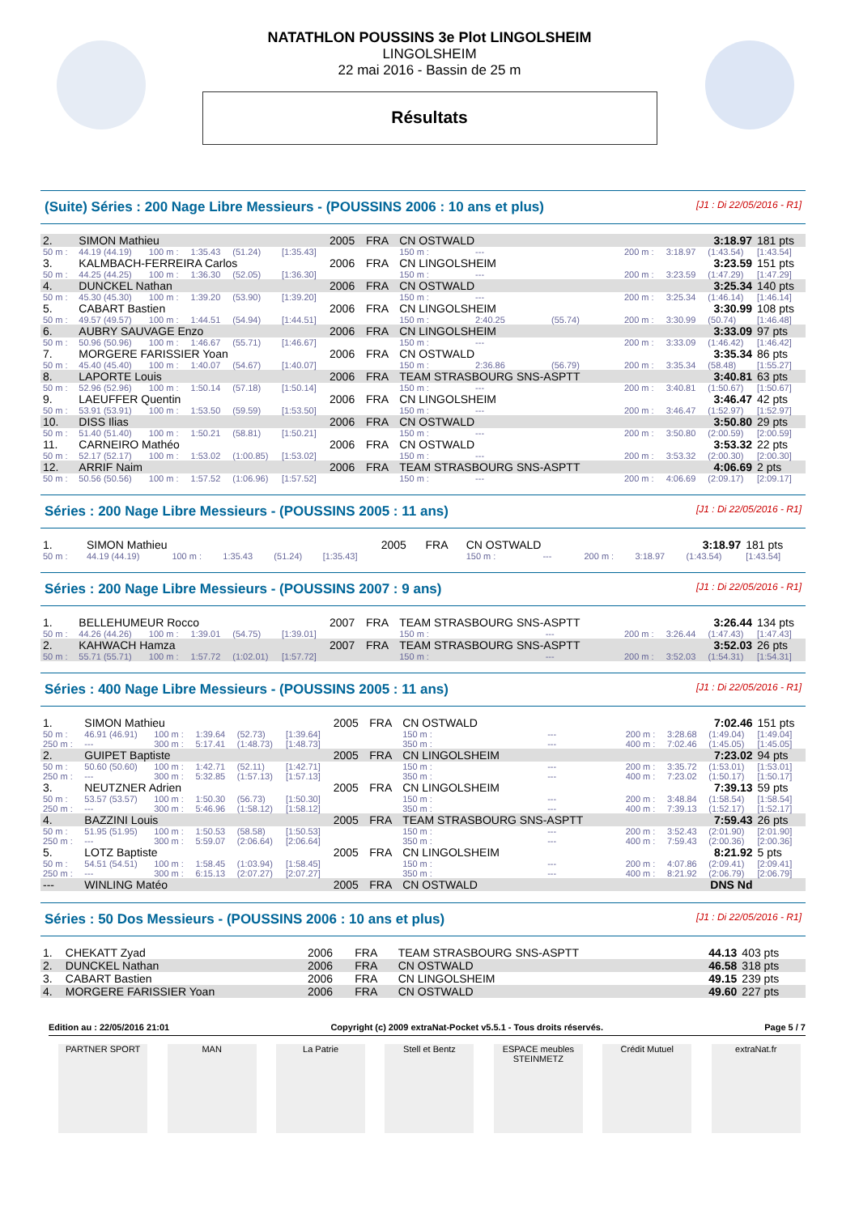NATATHLON POUSSINS 3e Plot LINGOLSHEIM
LINGOLSHEIM
22 mai 2016 - Bassin de 25 m
Résultats
(Suite) Séries : 200 Nage Libre Messieurs - (POUSSINS 2006 : 10 ans et plus) [J1 : Di 22/05/2016 - R1]
| 2. | SIMON Mathieu | | | | | 2005 | FRA | CN OSTWALD | | | 3:18.97 | | | 181 pts |
| 50 m : | 44.19 (44.19) | 100 m : | 1:35.43 | (51.24) | [1:35.43] | | | 150 m : | --- | | 200 m : | 3:18.97 | (1:43.54) | [1:43.54] |
| 3. | KALMBACH-FERREIRA Carlos | | | | | 2006 | FRA | CN LINGOLSHEIM | | | 3:23.59 | | | 151 pts |
| 50 m : | 44.25 (44.25) | 100 m : | 1:36.30 | (52.05) | [1:36.30] | | | 150 m : | --- | | 200 m : | 3:23.59 | (1:47.29) | [1:47.29] |
| 4. | DUNCKEL Nathan | | | | | 2006 | FRA | CN OSTWALD | | | 3:25.34 | | | 140 pts |
| 50 m : | 45.30 (45.30) | 100 m : | 1:39.20 | (53.90) | [1:39.20] | | | 150 m : | --- | | 200 m : | 3:25.34 | (1:46.14) | [1:46.14] |
| 5. | CABART Bastien | | | | | 2006 | FRA | CN LINGOLSHEIM | | | 3:30.99 | | | 108 pts |
| 50 m : | 49.57 (49.57) | 100 m : | 1:44.51 | (54.94) | [1:44.51] | | | 150 m : | 2:40.25 | (55.74) | 200 m : | 3:30.99 | (50.74) | [1:46.48] |
| 6. | AUBRY SAUVAGE Enzo | | | | | 2006 | FRA | CN LINGOLSHEIM | | | 3:33.09 | | | 97 pts |
| 50 m : | 50.96 (50.96) | 100 m : | 1:46.67 | (55.71) | [1:46.67] | | | 150 m : | --- | | 200 m : | 3:33.09 | (1:46.42) | [1:46.42] |
| 7. | MORGERE FARISSIER Yoan | | | | | 2006 | FRA | CN OSTWALD | | | 3:35.34 | | | 86 pts |
| 50 m : | 45.40 (45.40) | 100 m : | 1:40.07 | (54.67) | [1:40.07] | | | 150 m : | 2:36.86 | (56.79) | 200 m : | 3:35.34 | (58.48) | [1:55.27] |
| 8. | LAPORTE Louis | | | | | 2006 | FRA | TEAM STRASBOURG SNS-ASPTT | | | 3:40.81 | | | 63 pts |
| 50 m : | 52.96 (52.96) | 100 m : | 1:50.14 | (57.18) | [1:50.14] | | | 150 m : | --- | | 200 m : | 3:40.81 | (1:50.67) | [1:50.67] |
| 9. | LAEUFFER Quentin | | | | | 2006 | FRA | CN LINGOLSHEIM | | | 3:46.47 | | | 42 pts |
| 50 m : | 53.91 (53.91) | 100 m : | 1:53.50 | (59.59) | [1:53.50] | | | 150 m : | --- | | 200 m : | 3:46.47 | (1:52.97) | [1:52.97] |
| 10. | DISS Ilias | | | | | 2006 | FRA | CN OSTWALD | | | 3:50.80 | | | 29 pts |
| 50 m : | 51.40 (51.40) | 100 m : | 1:50.21 | (58.81) | [1:50.21] | | | 150 m : | --- | | 200 m : | 3:50.80 | (2:00.59) | [2:00.59] |
| 11. | CARNEIRO Mathéo | | | | | 2006 | FRA | CN OSTWALD | | | 3:53.32 | | | 22 pts |
| 50 m : | 52.17 (52.17) | 100 m : | 1:53.02 | (1:00.85) | [1:53.02] | | | 150 m : | --- | | 200 m : | 3:53.32 | (2:00.30) | [2:00.30] |
| 12. | ARRIF Naim | | | | | 2006 | FRA | TEAM STRASBOURG SNS-ASPTT | | | 4:06.69 | | | 2 pts |
| 50 m : | 50.56 (50.56) | 100 m : | 1:57.52 | (1:06.96) | [1:57.52] | | | 150 m : | --- | | 200 m : | 4:06.69 | (2:09.17) | [2:09.17] |
Séries : 200 Nage Libre Messieurs - (POUSSINS 2005 : 11 ans) [J1 : Di 22/05/2016 - R1]
| 1. | SIMON Mathieu | | | | | 2005 | FRA | CN OSTWALD | | | 3:18.97 | | | 181 pts |
| 50 m : | 44.19 (44.19) | 100 m : | 1:35.43 | (51.24) | [1:35.43] | | | 150 m : | --- | | 200 m : | 3:18.97 | (1:43.54) | [1:43.54] |
Séries : 200 Nage Libre Messieurs - (POUSSINS 2007 : 9 ans) [J1 : Di 22/05/2016 - R1]
| 1. | BELLEHUMEUR Rocco | | | | | 2007 | FRA | TEAM STRASBOURG SNS-ASPTT | | | 3:26.44 | | | 134 pts |
| 50 m : | 44.26 (44.26) | 100 m : | 1:39.01 | (54.75) | [1:39.01] | | | 150 m : | --- | | 200 m : | 3:26.44 | (1:47.43) | [1:47.43] |
| 2. | KAHWACH Hamza | | | | | 2007 | FRA | TEAM STRASBOURG SNS-ASPTT | | | 3:52.03 | | | 26 pts |
| 50 m : | 55.71 (55.71) | 100 m : | 1:57.72 | (1:02.01) | [1:57.72] | | | 150 m : | --- | | 200 m : | 3:52.03 | (1:54.31) | [1:54.31] |
Séries : 400 Nage Libre Messieurs - (POUSSINS 2005 : 11 ans) [J1 : Di 22/05/2016 - R1]
| 1. | SIMON Mathieu | | | | | 2005 | FRA | CN OSTWALD | | | 7:02.46 | | | 151 pts |
| 50 m : | 46.91 (46.91) | 100 m : | 1:39.64 | (52.73) | [1:39.64] | | | 150 m : | --- | | 200 m : | 3:28.68 | (1:49.04) | [1:49.04] |
| 250 m : | --- | 300 m : | 5:17.41 | (1:48.73) | [1:48.73] | | | 350 m : | --- | | 400 m : | 7:02.46 | (1:45.05) | [1:45.05] |
| 2. | GUIPET Baptiste | | | | | 2005 | FRA | CN LINGOLSHEIM | | | 7:23.02 | | | 94 pts |
| 50 m : | 50.60 (50.60) | 100 m : | 1:42.71 | (52.11) | [1:42.71] | | | 150 m : | --- | | 200 m : | 3:35.72 | (1:53.01) | [1:53.01] |
| 250 m : | --- | 300 m : | 5:32.85 | (1:57.13) | [1:57.13] | | | 350 m : | --- | | 400 m : | 7:23.02 | (1:50.17) | [1:50.17] |
| 3. | NEUTZNER Adrien | | | | | 2005 | FRA | CN LINGOLSHEIM | | | 7:39.13 | | | 59 pts |
| 50 m : | 53.57 (53.57) | 100 m : | 1:50.30 | (56.73) | [1:50.30] | | | 150 m : | --- | | 200 m : | 3:48.84 | (1:58.54) | [1:58.54] |
| 250 m : | --- | 300 m : | 5:46.96 | (1:58.12) | [1:58.12] | | | 350 m : | --- | | 400 m : | 7:39.13 | (1:52.17) | [1:52.17] |
| 4. | BAZZINI Louis | | | | | 2005 | FRA | TEAM STRASBOURG SNS-ASPTT | | | 7:59.43 | | | 26 pts |
| 50 m : | 51.95 (51.95) | 100 m : | 1:50.53 | (58.58) | [1:50.53] | | | 150 m : | --- | | 200 m : | 3:52.43 | (2:01.90) | [2:01.90] |
| 250 m : | --- | 300 m : | 5:59.07 | (2:06.64) | [2:06.64] | | | 350 m : | --- | | 400 m : | 7:59.43 | (2:00.36) | [2:00.36] |
| 5. | LOTZ Baptiste | | | | | 2005 | FRA | CN LINGOLSHEIM | | | 8:21.92 | | | 5 pts |
| 50 m : | 54.51 (54.51) | 100 m : | 1:58.45 | (1:03.94) | [1:58.45] | | | 150 m : | --- | | 200 m : | 4:07.86 | (2:09.41) | [2:09.41] |
| 250 m : | --- | 300 m : | 6:15.13 | (2:07.27) | [2:07.27] | | | 350 m : | --- | | 400 m : | 8:21.92 | (2:06.79) | [2:06.79] |
| --- | WINLING Matéo | | | | | 2005 | FRA | CN OSTWALD | | | DNS Nd | | | |
Séries : 50 Dos Messieurs - (POUSSINS 2006 : 10 ans et plus) [J1 : Di 22/05/2016 - R1]
| 1. | CHEKATT Zyad | 2006 | FRA | TEAM STRASBOURG SNS-ASPTT | 44.13 | 403 pts |
| 2. | DUNCKEL Nathan | 2006 | FRA | CN OSTWALD | 46.58 | 318 pts |
| 3. | CABART Bastien | 2006 | FRA | CN LINGOLSHEIM | 49.15 | 239 pts |
| 4. | MORGERE FARISSIER Yoan | 2006 | FRA | CN OSTWALD | 49.60 | 227 pts |
Edition au : 22/05/2016 21:01 Copyright (c) 2009 extraNat-Pocket v5.5.1 - Tous droits réservés. Page 5 / 7
PARTNER SPORT MAN La Patrie Stell et Bentz ESPACE meubles STEINMETZ
Crédit Mutuel extraNat.fr